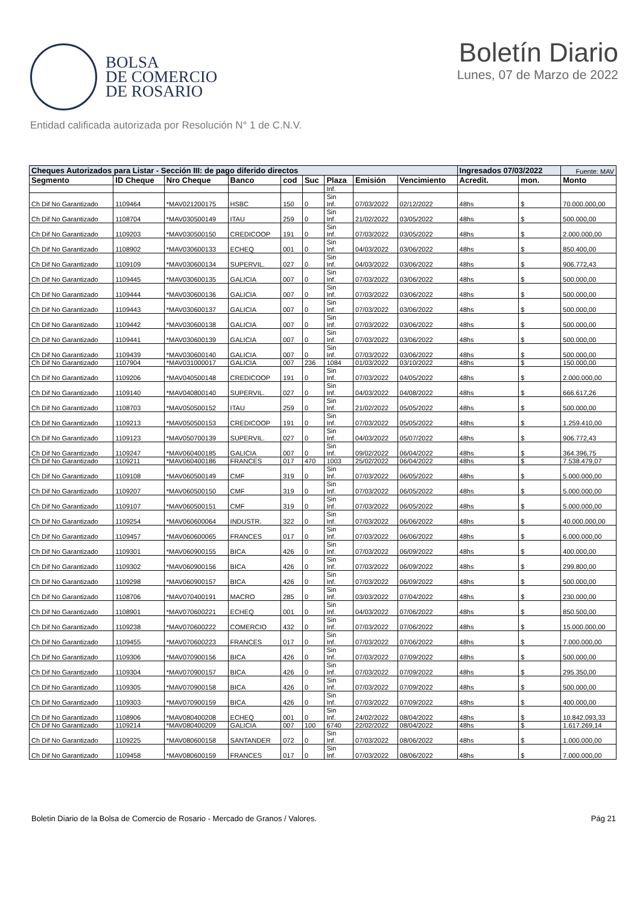BOLSA
DE COMERCIO
DE ROSARIO
Boletín Diario
Lunes, 07 de Marzo de 2022
Entidad calificada autorizada por Resolución N° 1 de C.N.V.
| Cheques Autorizados para Listar - Sección III: de pago diferido directos | | | | | | | | | Ingresados 07/03/2022 | | | Fuente: MAV |
| Segmento | ID Cheque | Nro Cheque | Banco | cod | Suc | Plaza | Emisión | Vencimiento | Acredit. | mon. | Monto | |
| | | | | | | Inf. | | | | | | |
| Ch Dif No Garantizado | 1109464 | *MAV021200175 | HSBC | 150 | 0 | Sin Inf. | 07/03/2022 | 02/12/2022 | 48hs | $ | 70.000.000,00 | |
| Ch Dif No Garantizado | 1108704 | *MAV030500149 | ITAU | 259 | 0 | Sin Inf. | 21/02/2022 | 03/05/2022 | 48hs | $ | 500.000,00 | |
| Ch Dif No Garantizado | 1109203 | *MAV030500150 | CREDICOOP | 191 | 0 | Sin Inf. | 07/03/2022 | 03/05/2022 | 48hs | $ | 2.000.000,00 | |
| Ch Dif No Garantizado | 1108902 | *MAV030600133 | ECHEQ | 001 | 0 | Sin Inf. | 04/03/2022 | 03/06/2022 | 48hs | $ | 850.400,00 | |
| Ch Dif No Garantizado | 1109109 | *MAV030600134 | SUPERVIL. | 027 | 0 | Sin Inf. | 04/03/2022 | 03/06/2022 | 48hs | $ | 906.772,43 | |
| Ch Dif No Garantizado | 1109445 | *MAV030600135 | GALICIA | 007 | 0 | Sin Inf. | 07/03/2022 | 03/06/2022 | 48hs | $ | 500.000,00 | |
| Ch Dif No Garantizado | 1109444 | *MAV030600136 | GALICIA | 007 | 0 | Sin Inf. | 07/03/2022 | 03/06/2022 | 48hs | $ | 500.000,00 | |
| Ch Dif No Garantizado | 1109443 | *MAV030600137 | GALICIA | 007 | 0 | Sin Inf. | 07/03/2022 | 03/06/2022 | 48hs | $ | 500.000,00 | |
| Ch Dif No Garantizado | 1109442 | *MAV030600138 | GALICIA | 007 | 0 | Sin Inf. | 07/03/2022 | 03/06/2022 | 48hs | $ | 500.000,00 | |
| Ch Dif No Garantizado | 1109441 | *MAV030600139 | GALICIA | 007 | 0 | Sin Inf. | 07/03/2022 | 03/06/2022 | 48hs | $ | 500.000,00 | |
| Ch Dif No Garantizado | 1109439 | *MAV030600140 | GALICIA | 007 | 0 | Sin Inf. | 07/03/2022 | 03/06/2022 | 48hs | $ | 500.000,00 | |
| Ch Dif No Garantizado | 1107904 | *MAV031000017 | GALICIA | 007 | 236 | 1084 | 01/03/2022 | 03/10/2022 | 48hs | $ | 150.000,00 | |
| Ch Dif No Garantizado | 1109206 | *MAV040500148 | CREDICOOP | 191 | 0 | Sin Inf. | 07/03/2022 | 04/05/2022 | 48hs | $ | 2.000.000,00 | |
| Ch Dif No Garantizado | 1109140 | *MAV040800140 | SUPERVIL. | 027 | 0 | Sin Inf. | 04/03/2022 | 04/08/2022 | 48hs | $ | 666.617,26 | |
| Ch Dif No Garantizado | 1108703 | *MAV050500152 | ITAU | 259 | 0 | Sin Inf. | 21/02/2022 | 05/05/2022 | 48hs | $ | 500.000,00 | |
| Ch Dif No Garantizado | 1109213 | *MAV050500153 | CREDICOOP | 191 | 0 | Sin Inf. | 07/03/2022 | 05/05/2022 | 48hs | $ | 1.259.410,00 | |
| Ch Dif No Garantizado | 1109123 | *MAV050700139 | SUPERVIL. | 027 | 0 | Sin Inf. | 04/03/2022 | 05/07/2022 | 48hs | $ | 906.772,43 | |
| Ch Dif No Garantizado | 1109247 | *MAV060400185 | GALICIA | 007 | 0 | Sin Inf. | 09/02/2022 | 06/04/2022 | 48hs | $ | 364.396,75 | |
| Ch Dif No Garantizado | 1109211 | *MAV060400186 | FRANCES | 017 | 470 | 1003 | 25/02/2022 | 06/04/2022 | 48hs | $ | 7.538.479,07 | |
| Ch Dif No Garantizado | 1109108 | *MAV060500149 | CMF | 319 | 0 | Sin Inf. | 07/03/2022 | 06/05/2022 | 48hs | $ | 5.000.000,00 | |
| Ch Dif No Garantizado | 1109207 | *MAV060500150 | CMF | 319 | 0 | Sin Inf. | 07/03/2022 | 06/05/2022 | 48hs | $ | 5.000.000,00 | |
| Ch Dif No Garantizado | 1109107 | *MAV060500151 | CMF | 319 | 0 | Sin Inf. | 07/03/2022 | 06/05/2022 | 48hs | $ | 5.000.000,00 | |
| Ch Dif No Garantizado | 1109254 | *MAV060600064 | INDUSTR. | 322 | 0 | Sin Inf. | 07/03/2022 | 06/06/2022 | 48hs | $ | 40.000.000,00 | |
| Ch Dif No Garantizado | 1109457 | *MAV060600065 | FRANCES | 017 | 0 | Sin Inf. | 07/03/2022 | 06/06/2022 | 48hs | $ | 6.000.000,00 | |
| Ch Dif No Garantizado | 1109301 | *MAV060900155 | BICA | 426 | 0 | Sin Inf. | 07/03/2022 | 06/09/2022 | 48hs | $ | 400.000,00 | |
| Ch Dif No Garantizado | 1109302 | *MAV060900156 | BICA | 426 | 0 | Sin Inf. | 07/03/2022 | 06/09/2022 | 48hs | $ | 299.800,00 | |
| Ch Dif No Garantizado | 1109298 | *MAV060900157 | BICA | 426 | 0 | Sin Inf. | 07/03/2022 | 06/09/2022 | 48hs | $ | 500.000,00 | |
| Ch Dif No Garantizado | 1108706 | *MAV070400191 | MACRO | 285 | 0 | Sin Inf. | 03/03/2022 | 07/04/2022 | 48hs | $ | 230.000,00 | |
| Ch Dif No Garantizado | 1108901 | *MAV070600221 | ECHEQ | 001 | 0 | Sin Inf. | 04/03/2022 | 07/06/2022 | 48hs | $ | 850.500,00 | |
| Ch Dif No Garantizado | 1109238 | *MAV070600222 | COMERCIO | 432 | 0 | Sin Inf. | 07/03/2022 | 07/06/2022 | 48hs | $ | 15.000.000,00 | |
| Ch Dif No Garantizado | 1109455 | *MAV070600223 | FRANCES | 017 | 0 | Sin Inf. | 07/03/2022 | 07/06/2022 | 48hs | $ | 7.000.000,00 | |
| Ch Dif No Garantizado | 1109306 | *MAV070900156 | BICA | 426 | 0 | Sin Inf. | 07/03/2022 | 07/09/2022 | 48hs | $ | 500.000,00 | |
| Ch Dif No Garantizado | 1109304 | *MAV070900157 | BICA | 426 | 0 | Sin Inf. | 07/03/2022 | 07/09/2022 | 48hs | $ | 295.350,00 | |
| Ch Dif No Garantizado | 1109305 | *MAV070900158 | BICA | 426 | 0 | Sin Inf. | 07/03/2022 | 07/09/2022 | 48hs | $ | 500.000,00 | |
| Ch Dif No Garantizado | 1109303 | *MAV070900159 | BICA | 426 | 0 | Sin Inf. | 07/03/2022 | 07/09/2022 | 48hs | $ | 400.000,00 | |
| Ch Dif No Garantizado | 1108906 | *MAV080400208 | ECHEQ | 001 | 0 | Sin Inf. | 24/02/2022 | 08/04/2022 | 48hs | $ | 10.842.093,33 | |
| Ch Dif No Garantizado | 1109214 | *MAV080400209 | GALICIA | 007 | 100 | 6740 | 22/02/2022 | 08/04/2022 | 48hs | $ | 1.617.269,14 | |
| Ch Dif No Garantizado | 1109225 | *MAV080600158 | SANTANDER | 072 | 0 | Sin Inf. | 07/03/2022 | 08/06/2022 | 48hs | $ | 1.000.000,00 | |
| Ch Dif No Garantizado | 1109458 | *MAV080600159 | FRANCES | 017 | 0 | Sin Inf. | 07/03/2022 | 08/06/2022 | 48hs | $ | 7.000.000,00 | |
Boletin Diario de la Bolsa de Comercio de Rosario - Mercado de Granos / Valores. Pág 21